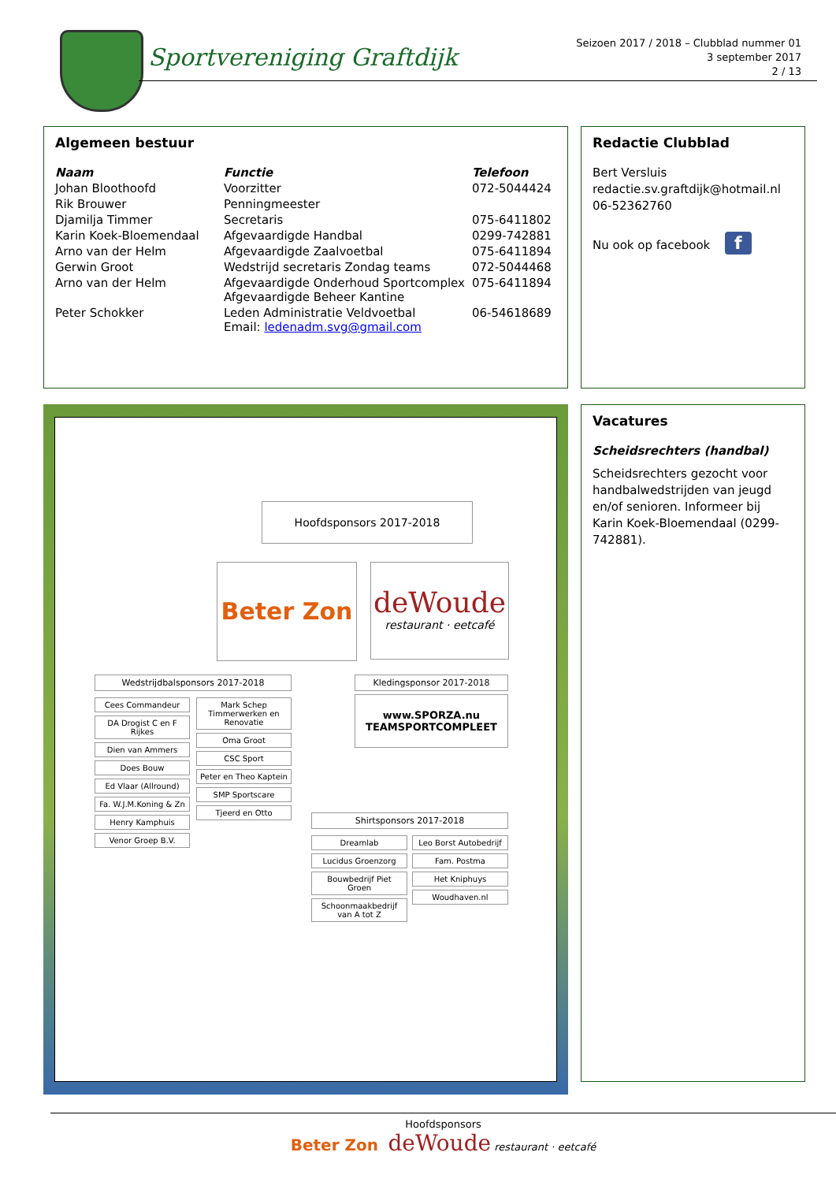Sportvereniging Graftdijk
Seizoen 2017 / 2018 – Clubblad nummer 01
3 september 2017
2 / 13
Algemeen bestuur
| Naam | Functie | Telefoon |
| --- | --- | --- |
| Johan Bloothoofd | Voorzitter | 072-5044424 |
| Rik Brouwer | Penningmeester | |
| Djamilja Timmer | Secretaris | 075-6411802 |
| Karin Koek-Bloemendaal | Afgevaardigde Handbal | 0299-742881 |
| Arno van der Helm | Afgevaardigde Zaalvoetbal | 075-6411894 |
| Gerwin Groot | Wedstrijd secretaris Zondag teams | 072-5044468 |
| Arno van der Helm | Afgevaardigde Onderhoud Sportcomplex Afgevaardigde Beheer Kantine | 075-6411894 |
| Peter Schokker | Leden Administratie Veldvoetbal Email: ledenadm.svg@gmail.com | 06-54618689 |
Redactie Clubblad
Bert Versluis
redactie.sv.graftdijk@hotmail.nl
06-52362760
Nu ook op facebook f
Hoofdsponsors 2017-2018
Beter Zon
deWoude
restaurant · eetcafé
Wedstrijdbalsponsors 2017-2018
Cees Commandeur
DA Drogist C en F Rijkes
Dien van Ammers
Does Bouw
Ed Vlaar (Allround)
Fa. W.J.M.Koning & Zn
Henry Kamphuis
Venor Groep B.V.
Mark Schep Timmerwerken en Renovatie
Oma Groot
CSC Sport
Peter en Theo Kaptein
SMP Sportscare
Tjeerd en Otto
Kledingsponsor 2017-2018
www.SPORZA.nu
TEAMSPORTCOMPLEET
Shirtsponsors 2017-2018
Dreamlab
Lucidus Groenzorg
Bouwbedrijf Piet Groen
Schoonmaakbedrijf van A tot Z
Leo Borst Autobedrijf
Fam. Postma
Het Kniphuys
Woudhaven.nl
Vacatures
Scheidsrechters (handbal)
Scheidsrechters gezocht voor handbalwedstrijden van jeugd en/of senioren. Informeer bij Karin Koek-Bloemendaal (0299-742881).
Hoofdsponsors
Beter Zon deWoude restaurant · eetcafé